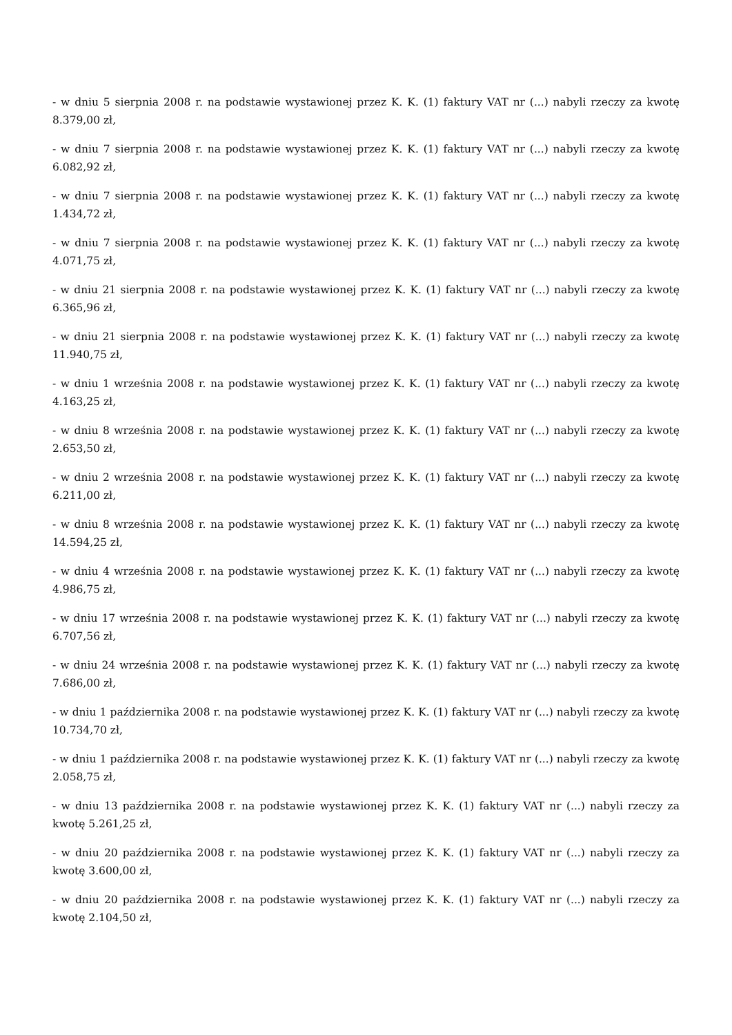- w dniu 5 sierpnia 2008 r. na podstawie wystawionej przez K. K. (1) faktury VAT nr (...) nabyli rzeczy za kwotę 8.379,00 zł,
- w dniu 7 sierpnia 2008 r. na podstawie wystawionej przez K. K. (1) faktury VAT nr (...) nabyli rzeczy za kwotę 6.082,92 zł,
- w dniu 7 sierpnia 2008 r. na podstawie wystawionej przez K. K. (1) faktury VAT nr (...) nabyli rzeczy za kwotę 1.434,72 zł,
- w dniu 7 sierpnia 2008 r. na podstawie wystawionej przez K. K. (1) faktury VAT nr (...) nabyli rzeczy za kwotę 4.071,75 zł,
- w dniu 21 sierpnia 2008 r. na podstawie wystawionej przez K. K. (1) faktury VAT nr (...) nabyli rzeczy za kwotę 6.365,96 zł,
- w dniu 21 sierpnia 2008 r. na podstawie wystawionej przez K. K. (1) faktury VAT nr (...) nabyli rzeczy za kwotę 11.940,75 zł,
- w dniu 1 września 2008 r. na podstawie wystawionej przez K. K. (1) faktury VAT nr (...) nabyli rzeczy za kwotę 4.163,25 zł,
- w dniu 8 września 2008 r. na podstawie wystawionej przez K. K. (1) faktury VAT nr (...) nabyli rzeczy za kwotę 2.653,50 zł,
- w dniu 2 września 2008 r. na podstawie wystawionej przez K. K. (1) faktury VAT nr (...) nabyli rzeczy za kwotę 6.211,00 zł,
- w dniu 8 września 2008 r. na podstawie wystawionej przez K. K. (1) faktury VAT nr (...) nabyli rzeczy za kwotę 14.594,25 zł,
- w dniu 4 września 2008 r. na podstawie wystawionej przez K. K. (1) faktury VAT nr (...) nabyli rzeczy za kwotę 4.986,75 zł,
- w dniu 17 września 2008 r. na podstawie wystawionej przez K. K. (1) faktury VAT nr (...) nabyli rzeczy za kwotę 6.707,56 zł,
- w dniu 24 września 2008 r. na podstawie wystawionej przez K. K. (1) faktury VAT nr (...) nabyli rzeczy za kwotę 7.686,00 zł,
- w dniu 1 października 2008 r. na podstawie wystawionej przez K. K. (1) faktury VAT nr (...) nabyli rzeczy za kwotę 10.734,70 zł,
- w dniu 1 października 2008 r. na podstawie wystawionej przez K. K. (1) faktury VAT nr (...) nabyli rzeczy za kwotę 2.058,75 zł,
- w dniu 13 października 2008 r. na podstawie wystawionej przez K. K. (1) faktury VAT nr (...) nabyli rzeczy za kwotę 5.261,25 zł,
- w dniu 20 października 2008 r. na podstawie wystawionej przez K. K. (1) faktury VAT nr (...) nabyli rzeczy za kwotę 3.600,00 zł,
- w dniu 20 października 2008 r. na podstawie wystawionej przez K. K. (1) faktury VAT nr (...) nabyli rzeczy za kwotę 2.104,50 zł,